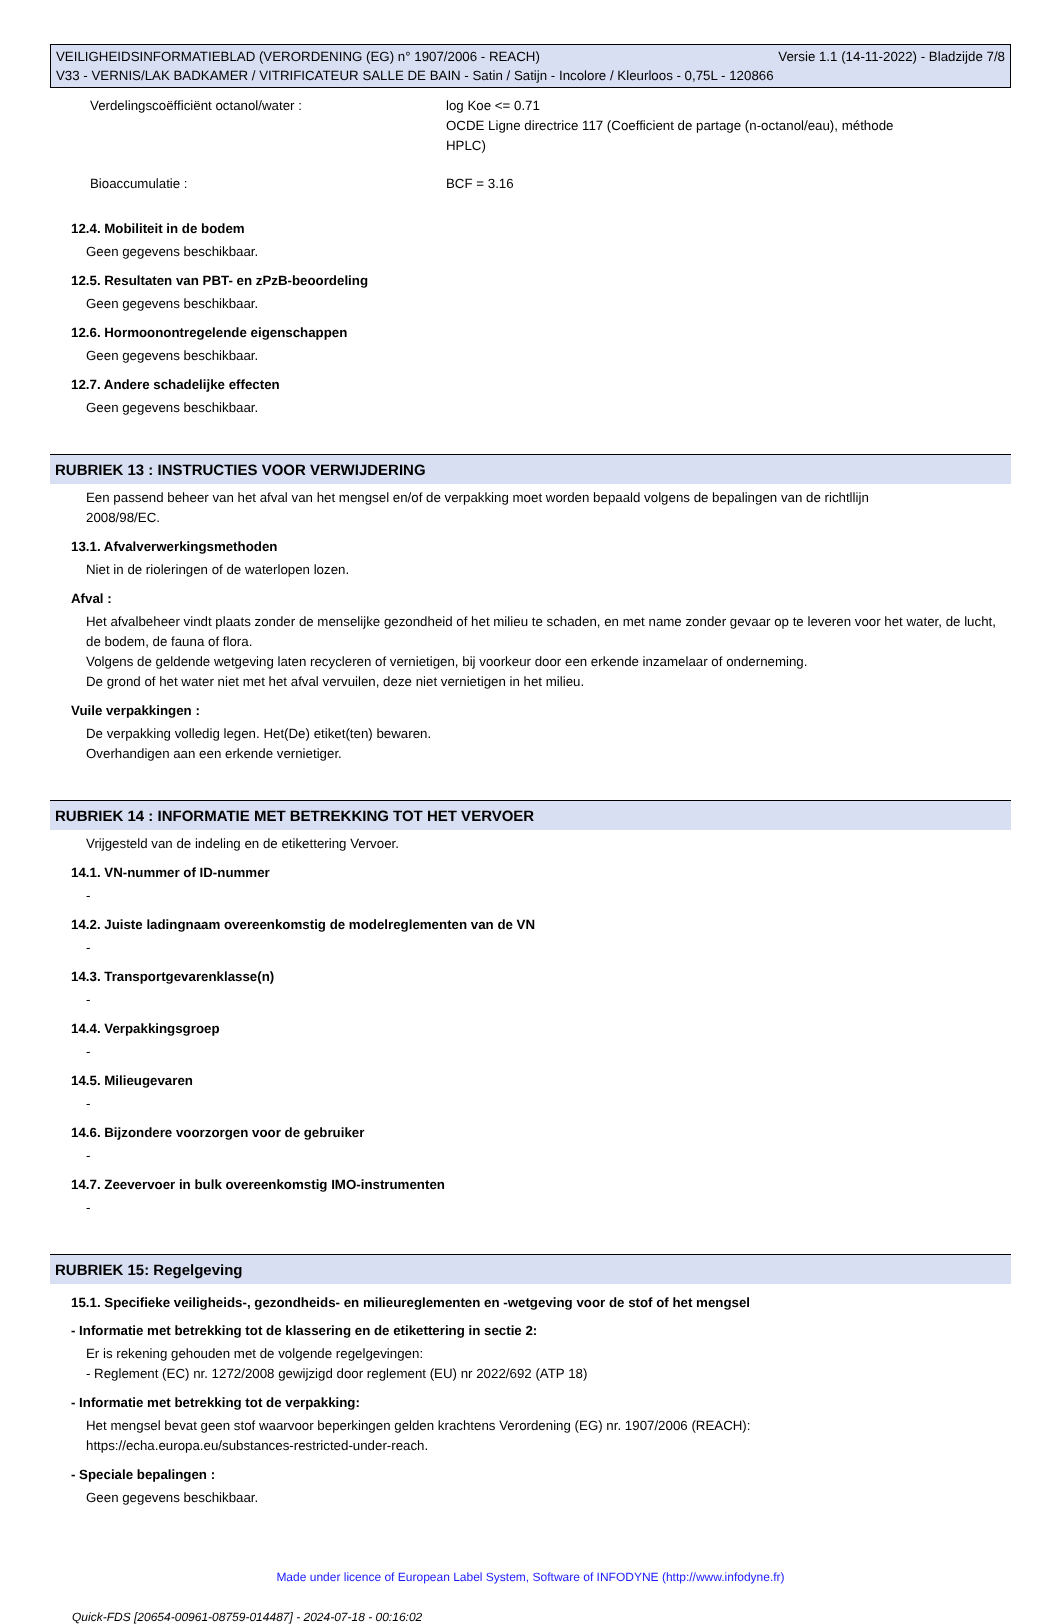VEILIGHEIDSINFORMATIEBLAD (VERORDENING (EG) n° 1907/2006 - REACH) Versie 1.1 (14-11-2022) - Bladzijde 7/8
V33 - VERNIS/LAK BADKAMER / VITRIFICATEUR SALLE DE BAIN - Satin / Satijn - Incolore / Kleurloos - 0,75L - 120866
Verdelingscoëfficiënt octanol/water : log Koe <= 0.71
OCDE Ligne directrice 117 (Coefficient de partage (n-octanol/eau), méthode
HPLC)
Bioaccumulatie : BCF = 3.16
12.4. Mobiliteit in de bodem
Geen gegevens beschikbaar.
12.5. Resultaten van PBT- en zPzB-beoordeling
Geen gegevens beschikbaar.
12.6. Hormoonontregelende eigenschappen
Geen gegevens beschikbaar.
12.7. Andere schadelijke effecten
Geen gegevens beschikbaar.
RUBRIEK 13 : INSTRUCTIES VOOR VERWIJDERING
Een passend beheer van het afval van het mengsel en/of de verpakking moet worden bepaald volgens de bepalingen van de richtllijn
2008/98/EC.
13.1. Afvalverwerkingsmethoden
Niet in de rioleringen of de waterlopen lozen.
Afval :
Het afvalbeheer vindt plaats zonder de menselijke gezondheid of het milieu te schaden, en met name zonder gevaar op te leveren voor het water, de lucht, de bodem, de fauna of flora.
Volgens de geldende wetgeving laten recycleren of vernietigen, bij voorkeur door een erkende inzamelaar of onderneming.
De grond of het water niet met het afval vervuilen, deze niet vernietigen in het milieu.
Vuile verpakkingen :
De verpakking volledig legen. Het(De) etiket(ten) bewaren.
Overhandigen aan een erkende vernietiger.
RUBRIEK 14 : INFORMATIE MET BETREKKING TOT HET VERVOER
Vrijgesteld van de indeling en de etikettering Vervoer.
14.1. VN-nummer of ID-nummer
-
14.2. Juiste ladingnaam overeenkomstig de modelreglementen van de VN
-
14.3. Transportgevarenklasse(n)
-
14.4. Verpakkingsgroep
-
14.5. Milieugevaren
-
14.6. Bijzondere voorzorgen voor de gebruiker
-
14.7. Zeevervoer in bulk overeenkomstig IMO-instrumenten
-
RUBRIEK 15: Regelgeving
15.1. Specifieke veiligheids-, gezondheids- en milieureglementen en -wetgeving voor de stof of het mengsel
- Informatie met betrekking tot de klassering en de etikettering in sectie 2:
Er is rekening gehouden met de volgende regelgevingen:
- Reglement (EC) nr. 1272/2008 gewijzigd door reglement (EU) nr 2022/692 (ATP 18)
- Informatie met betrekking tot de verpakking:
Het mengsel bevat geen stof waarvoor beperkingen gelden krachtens Verordening (EG) nr. 1907/2006 (REACH):
https://echa.europa.eu/substances-restricted-under-reach.
- Speciale bepalingen :
Geen gegevens beschikbaar.
Made under licence of European Label System, Software of INFODYNE (http://www.infodyne.fr)
Quick-FDS [20654-00961-08759-014487] - 2024-07-18 - 00:16:02